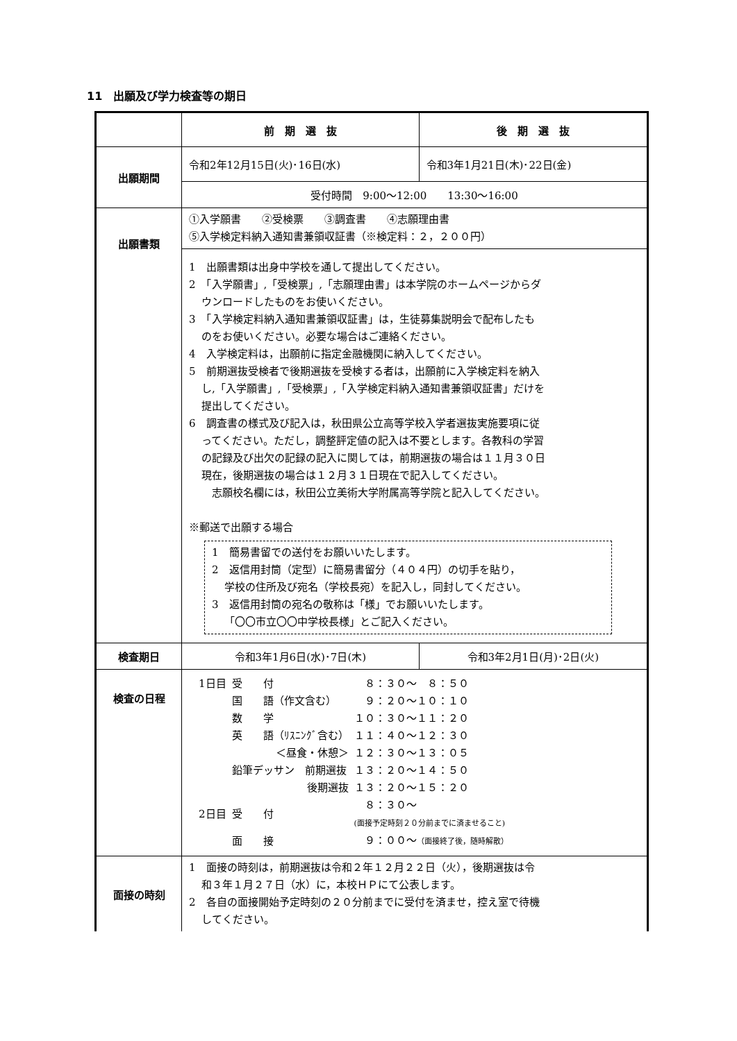11　出願及び学力検査等の期日
| | 前 期 選 抜 | 後 期 選 抜 |
| --- | --- | --- |
| 出願期間 | 令和2年12月15日(火)･16日(水) | 令和3年1月21日(木)･22日(金) |
| | 受付時間 9:00～12:00 13:30～16:00 | |
| 出願書類 | ①入学願書 ②受検票 ③調査書 ④志願理由書 ⑤入学検定料納入通知書兼領収証書（※検定料：２，２００円） | |
| | 1 出願書類は出身中学校を通して提出してください。 2 「入学願書」,「受検票」,「志願理由書」は本学院のホームページからダ ウンロードしたものをお使いください。 3 「入学検定料納入通知書兼領収証書」は，生徒募集説明会で配布したも のをお使いください。必要な場合はご連絡ください。 4 入学検定料は，出願前に指定金融機関に納入してください。 5 前期選抜受検者で後期選抜を受検する者は，出願前に入学検定料を納入 し,「入学願書」,「受検票」,「入学検定料納入通知書兼領収証書」だけを 提出してください。 6 調査書の様式及び記入は，秋田県公立高等学校入学者選抜実施要項に従 ってください。ただし，調整評定値の記入は不要とします。各教科の学習 の記録及び出欠の記録の記入に関しては，前期選抜の場合は１１月３０日 現在，後期選抜の場合は１２月３１日現在で記入してください。 志願校名欄には，秋田公立美術大学附属高等学院と記入してください。 ※郵送で出願する場合 1 簡易書留での送付をお願いいたします。 2 返信用封筒（定型）に簡易書留分（４０４円）の切手を貼り， 学校の住所及び宛名（学校長宛）を記入し，同封してください。 3 返信用封筒の宛名の敬称は「様」でお願いいたします。 「〇〇市立〇〇中学校長様」とご記入ください。 | |
| 検査期日 | 令和3年1月6日(水)･7日(木) | 令和3年2月1日(月)･2日(火) |
| 検査の日程 | / 1日目 / 受 付 / ８：３０～ ８：５０ / / / 国 語（作文含む） / ９：２０～１０：１０ / / / 数 学 / １０：３０～１１：２０ / / / 英 語（ﾘｽﾆﾝｸﾞ含む） / １１：４０～１２：３０ / / / ＜昼食・休憩＞ / １２：３０～１３：０５ / / / 鉛筆デッサン 前期選抜 / １３：２０～１４：５０ / / / 後期選抜 / １３：２０～１５：２０ / / 2日目 / 受 付 / ８：３０～ (面接予定時刻２０分前までに済ませること) / / / 面 接 / ９：００～ （面接終了後，随時解散） / | |
| 面接の時刻 | 1 面接の時刻は，前期選抜は令和２年１２月２２日（火），後期選抜は令 和３年１月２７日（水）に，本校ＨＰにて公表します。 2 各自の面接開始予定時刻の２０分前までに受付を済ませ，控え室で待機 してください。 | |